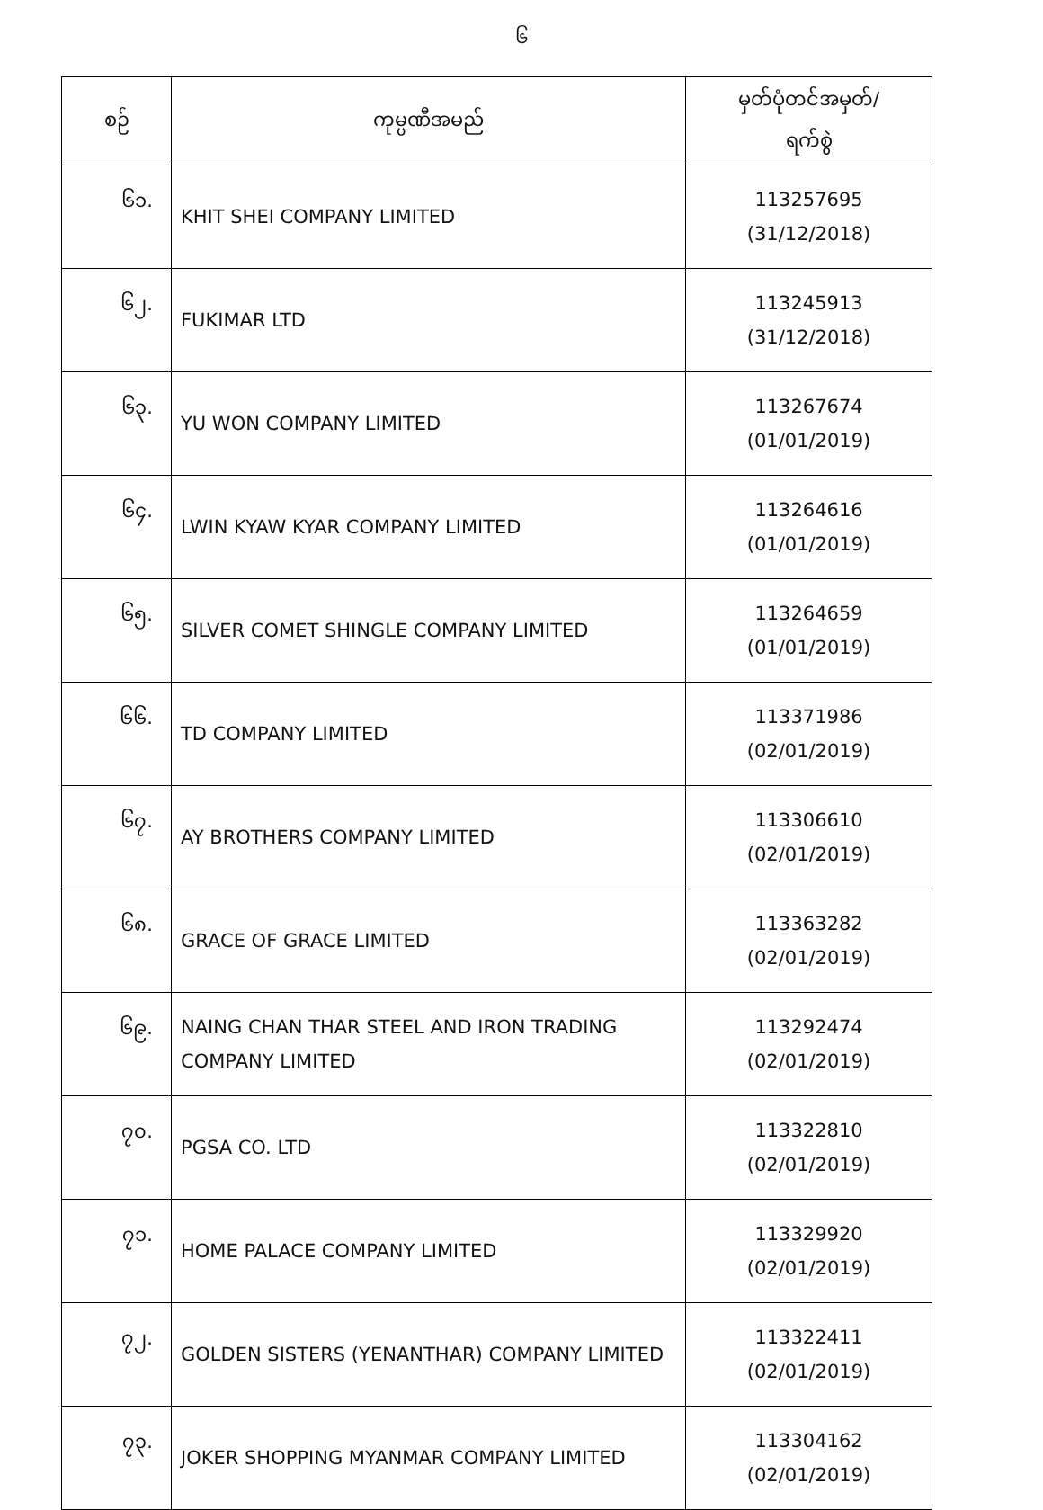၆
| စဉ် | ကုမ္ပဏီအမည် | မှတ်ပုံတင်အမှတ်/ ရက်စွဲ |
| --- | --- | --- |
| ၆၁. | KHIT SHEI COMPANY LIMITED | 113257695 (31/12/2018) |
| ၆၂. | FUKIMAR LTD | 113245913 (31/12/2018) |
| ၆၃. | YU WON COMPANY LIMITED | 113267674 (01/01/2019) |
| ၆၄. | LWIN KYAW KYAR COMPANY LIMITED | 113264616 (01/01/2019) |
| ၆၅. | SILVER COMET SHINGLE COMPANY LIMITED | 113264659 (01/01/2019) |
| ၆၆. | TD COMPANY LIMITED | 113371986 (02/01/2019) |
| ၆၇. | AY BROTHERS COMPANY LIMITED | 113306610 (02/01/2019) |
| ၆၈. | GRACE OF GRACE LIMITED | 113363282 (02/01/2019) |
| ၆၉. | NAING CHAN THAR STEEL AND IRON TRADING COMPANY LIMITED | 113292474 (02/01/2019) |
| ၇၀. | PGSA CO. LTD | 113322810 (02/01/2019) |
| ၇၁. | HOME PALACE COMPANY LIMITED | 113329920 (02/01/2019) |
| ၇၂. | GOLDEN SISTERS (YENANTHAR) COMPANY LIMITED | 113322411 (02/01/2019) |
| ၇၃. | JOKER SHOPPING MYANMAR COMPANY LIMITED | 113304162 (02/01/2019) |